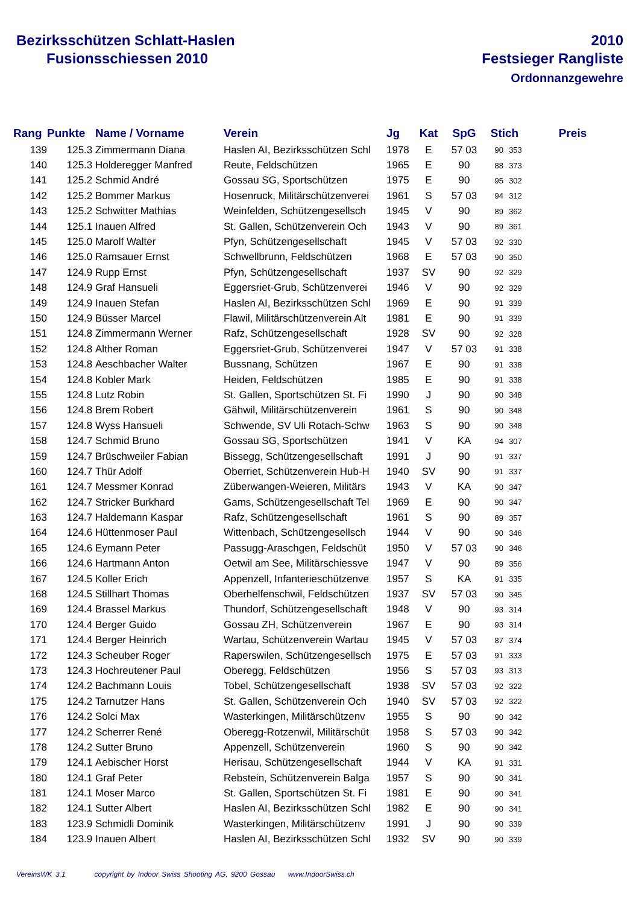Bezirksschützen Schlatt-Haslen
Fusionsschiessen 2010
2010
Festsieger Rangliste
Ordonnanzgewehre
| Rang | Punkte | Name / Vorname | Verein | Jg | Kat | SpG | Stich | | Preis |
| --- | --- | --- | --- | --- | --- | --- | --- | --- | --- |
| 139 | 125.3 | Zimmermann Diana | Haslen AI, Bezirksschützen Schl | 1978 | E | 57 03 | 90 | 353 | |
| 140 | 125.3 | Holderegger Manfred | Reute, Feldschützen | 1965 | E | 90 | 88 | 373 | |
| 141 | 125.2 | Schmid André | Gossau SG, Sportschützen | 1975 | E | 90 | 95 | 302 | |
| 142 | 125.2 | Bommer Markus | Hosenruck, Militärschützenverei | 1961 | S | 57 03 | 94 | 312 | |
| 143 | 125.2 | Schwitter Mathias | Weinfelden, Schützengesellsch | 1945 | V | 90 | 89 | 362 | |
| 144 | 125.1 | Inauen Alfred | St. Gallen, Schützenverein Och | 1943 | V | 90 | 89 | 361 | |
| 145 | 125.0 | Marolf Walter | Pfyn, Schützengesellschaft | 1945 | V | 57 03 | 92 | 330 | |
| 146 | 125.0 | Ramsauer Ernst | Schwellbrunn, Feldschützen | 1968 | E | 57 03 | 90 | 350 | |
| 147 | 124.9 | Rupp Ernst | Pfyn, Schützengesellschaft | 1937 | SV | 90 | 92 | 329 | |
| 148 | 124.9 | Graf Hansueli | Eggersriet-Grub, Schützenverei | 1946 | V | 90 | 92 | 329 | |
| 149 | 124.9 | Inauen Stefan | Haslen AI, Bezirksschützen Schl | 1969 | E | 90 | 91 | 339 | |
| 150 | 124.9 | Büsser Marcel | Flawil, Militärschützenverein Alt | 1981 | E | 90 | 91 | 339 | |
| 151 | 124.8 | Zimmermann Werner | Rafz, Schützengesellschaft | 1928 | SV | 90 | 92 | 328 | |
| 152 | 124.8 | Alther Roman | Eggersriet-Grub, Schützenverei | 1947 | V | 57 03 | 91 | 338 | |
| 153 | 124.8 | Aeschbacher Walter | Bussnang, Schützen | 1967 | E | 90 | 91 | 338 | |
| 154 | 124.8 | Kobler Mark | Heiden, Feldschützen | 1985 | E | 90 | 91 | 338 | |
| 155 | 124.8 | Lutz Robin | St. Gallen, Sportschützen St. Fi | 1990 | J | 90 | 90 | 348 | |
| 156 | 124.8 | Brem Robert | Gähwil, Militärschützenverein | 1961 | S | 90 | 90 | 348 | |
| 157 | 124.8 | Wyss Hansueli | Schwende, SV Uli Rotach-Schw | 1963 | S | 90 | 90 | 348 | |
| 158 | 124.7 | Schmid Bruno | Gossau SG, Sportschützen | 1941 | V | KA | 94 | 307 | |
| 159 | 124.7 | Brüschweiler Fabian | Bissegg, Schützengesellschaft | 1991 | J | 90 | 91 | 337 | |
| 160 | 124.7 | Thür Adolf | Oberriet, Schützenverein Hub-H | 1940 | SV | 90 | 91 | 337 | |
| 161 | 124.7 | Messmer Konrad | Züberwangen-Weieren, Militärs | 1943 | V | KA | 90 | 347 | |
| 162 | 124.7 | Stricker Burkhard | Gams, Schützengesellschaft Tel | 1969 | E | 90 | 90 | 347 | |
| 163 | 124.7 | Haldemann Kaspar | Rafz, Schützengesellschaft | 1961 | S | 90 | 89 | 357 | |
| 164 | 124.6 | Hüttenmoser Paul | Wittenbach, Schützengesellsch | 1944 | V | 90 | 90 | 346 | |
| 165 | 124.6 | Eymann Peter | Passugg-Araschgen, Feldschüt | 1950 | V | 57 03 | 90 | 346 | |
| 166 | 124.6 | Hartmann Anton | Oetwil am See, Militärschiessve | 1947 | V | 90 | 89 | 356 | |
| 167 | 124.5 | Koller Erich | Appenzell, Infanterieschützenve | 1957 | S | KA | 91 | 335 | |
| 168 | 124.5 | Stillhart Thomas | Oberhelfenschwil, Feldschützen | 1937 | SV | 57 03 | 90 | 345 | |
| 169 | 124.4 | Brassel Markus | Thundorf, Schützengesellschaft | 1948 | V | 90 | 93 | 314 | |
| 170 | 124.4 | Berger Guido | Gossau ZH, Schützenverein | 1967 | E | 90 | 93 | 314 | |
| 171 | 124.4 | Berger Heinrich | Wartau, Schützenverein Wartau | 1945 | V | 57 03 | 87 | 374 | |
| 172 | 124.3 | Scheuber Roger | Raperswilen, Schützengesellsch | 1975 | E | 57 03 | 91 | 333 | |
| 173 | 124.3 | Hochreutener Paul | Oberegg, Feldschützen | 1956 | S | 57 03 | 93 | 313 | |
| 174 | 124.2 | Bachmann Louis | Tobel, Schützengesellschaft | 1938 | SV | 57 03 | 92 | 322 | |
| 175 | 124.2 | Tarnutzer Hans | St. Gallen, Schützenverein Och | 1940 | SV | 57 03 | 92 | 322 | |
| 176 | 124.2 | Solci Max | Wasterkingen, Militärschützenv | 1955 | S | 90 | 90 | 342 | |
| 177 | 124.2 | Scherrer René | Oberegg-Rotzenwil, Militärschüt | 1958 | S | 57 03 | 90 | 342 | |
| 178 | 124.2 | Sutter Bruno | Appenzell, Schützenverein | 1960 | S | 90 | 90 | 342 | |
| 179 | 124.1 | Aebischer Horst | Herisau, Schützengesellschaft | 1944 | V | KA | 91 | 331 | |
| 180 | 124.1 | Graf Peter | Rebstein, Schützenverein Balga | 1957 | S | 90 | 90 | 341 | |
| 181 | 124.1 | Moser Marco | St. Gallen, Sportschützen St. Fi | 1981 | E | 90 | 90 | 341 | |
| 182 | 124.1 | Sutter Albert | Haslen AI, Bezirksschützen Schl | 1982 | E | 90 | 90 | 341 | |
| 183 | 123.9 | Schmidli Dominik | Wasterkingen, Militärschützenv | 1991 | J | 90 | 90 | 339 | |
| 184 | 123.9 | Inauen Albert | Haslen AI, Bezirksschützen Schl | 1932 | SV | 90 | 90 | 339 | |
VereinsWK 3.1 copyright by Indoor Swiss Shooting AG, 9200 Gossau www.IndoorSwiss.ch